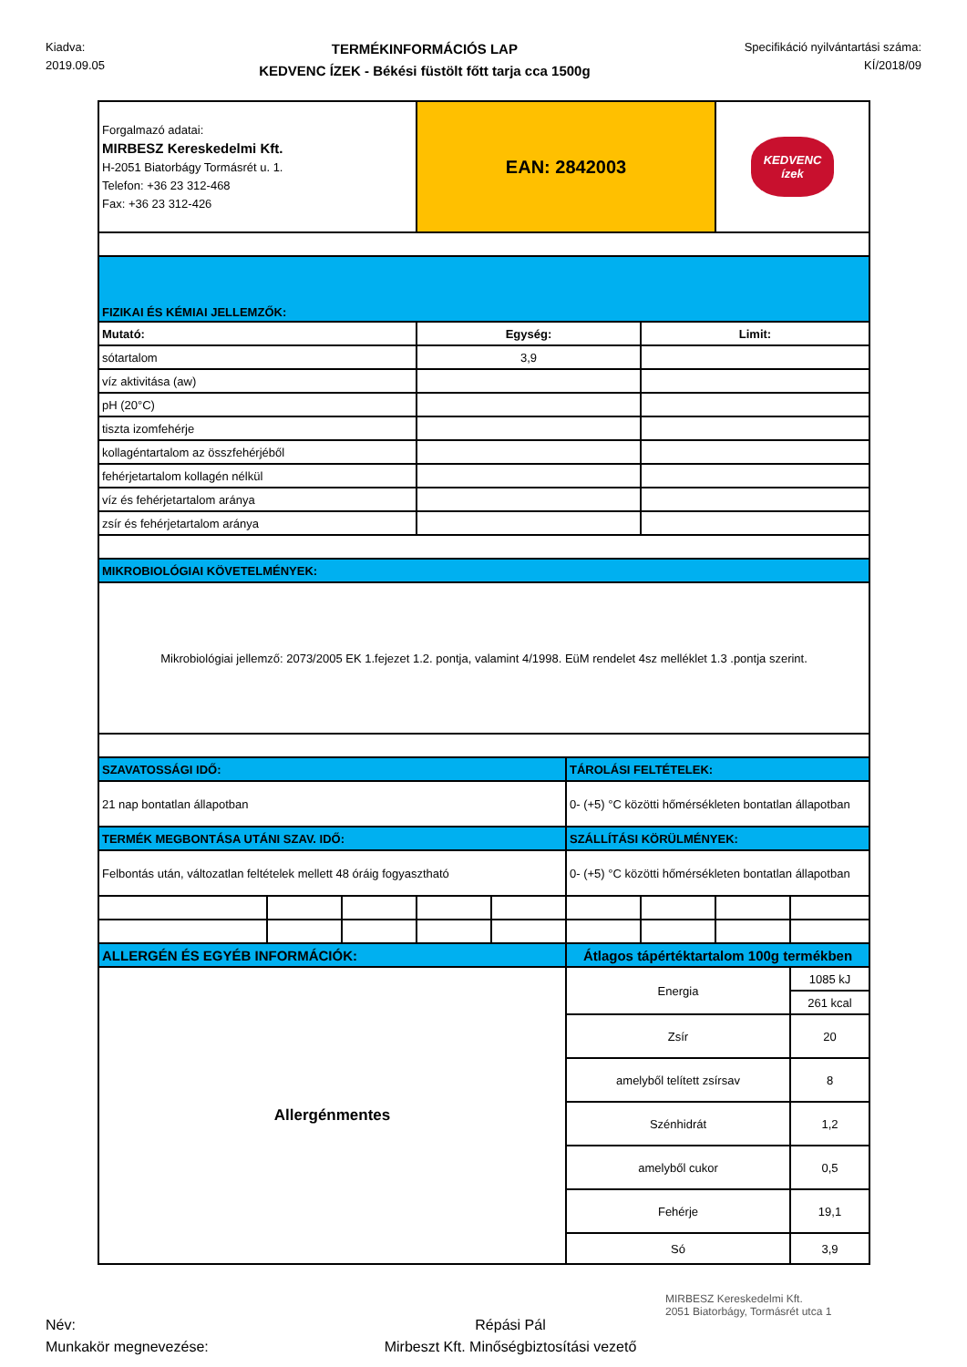Kiadva:
2019.09.05
TERMÉKINFORMÁCIÓS LAP
KEDVENC ÍZEK - Békési füstölt főtt tarja cca 1500g
Specifikáció nyilvántartási száma:
KÍ/2018/09
| Forgalmazó adatai: MIRBESZ Kereskedelmi Kft. H-2051 Biatorbágy Tormásrét u. 1. Telefon: +36 23 312-468 Fax: +36 23 312-426 | | | EAN: 2842003 | | | | KEDVENC ízek | |
| FIZIKAI ÉS KÉMIAI JELLEMZŐK: | | | | | | | | |
| Mutató: | | | Egység: | | | Limit: | | |
| sótartalom | | | 3,9 | | | | | |
| víz aktivitása (aw) | | | | | | | | |
| pH (20°C) | | | | | | | | |
| tiszta izomfehérje | | | | | | | | |
| kollagéntartalom az összfehérjéből | | | | | | | | |
| fehérjetartalom kollagén nélkül | | | | | | | | |
| víz és fehérjetartalom aránya | | | | | | | | |
| zsír és fehérjetartalom aránya | | | | | | | | |
| MIKROBIOLÓGIAI KÖVETELMÉNYEK: | | | | | | | | |
| Mikrobiológiai jellemző: 2073/2005 EK 1.fejezet 1.2. pontja, valamint 4/1998. EüM rendelet 4sz melléklet 1.3 .pontja szerint. | | | | | | | | |
| SZAVATOSSÁGI IDŐ: | | | | | TÁROLÁSI FELTÉTELEK: | | | |
| 21 nap bontatlan állapotban | | | | | 0- (+5) °C közötti hőmérsékleten bontatlan állapotban | | | |
| TERMÉK MEGBONTÁSA UTÁNI SZAV. IDŐ: | | | | | SZÁLLÍTÁSI KÖRÜLMÉNYEK: | | | |
| Felbontás után, változatlan feltételek mellett 48 óráig fogyasztható | | | | | 0- (+5) °C közötti hőmérsékleten bontatlan állapotban | | | |
| ALLERGÉN ÉS EGYÉB INFORMÁCIÓK: | | | | | Átlagos tápértéktartalom 100g termékben | | | |
| Allergénmentes | | | | | Energia | | | 1085 kJ |
| | | | | | | | | 261 kcal |
| | | | | | Zsír | | | 20 |
| | | | | | amelyből telített zsírsav | | | 8 |
| | | | | | Szénhidrát | | | 1,2 |
| | | | | | amelyből cukor | | | 0,5 |
| | | | | | Fehérje | | | 19,1 |
| | | | | | Só | | | 3,9 |
Név:
Munkakör megnevezése:
Répási Pál
Mirbeszt Kft. Minőségbiztosítási vezető
MIRBESZ Kereskedelmi Kft.
2051 Biatorbágy, Tormásrét utca 1